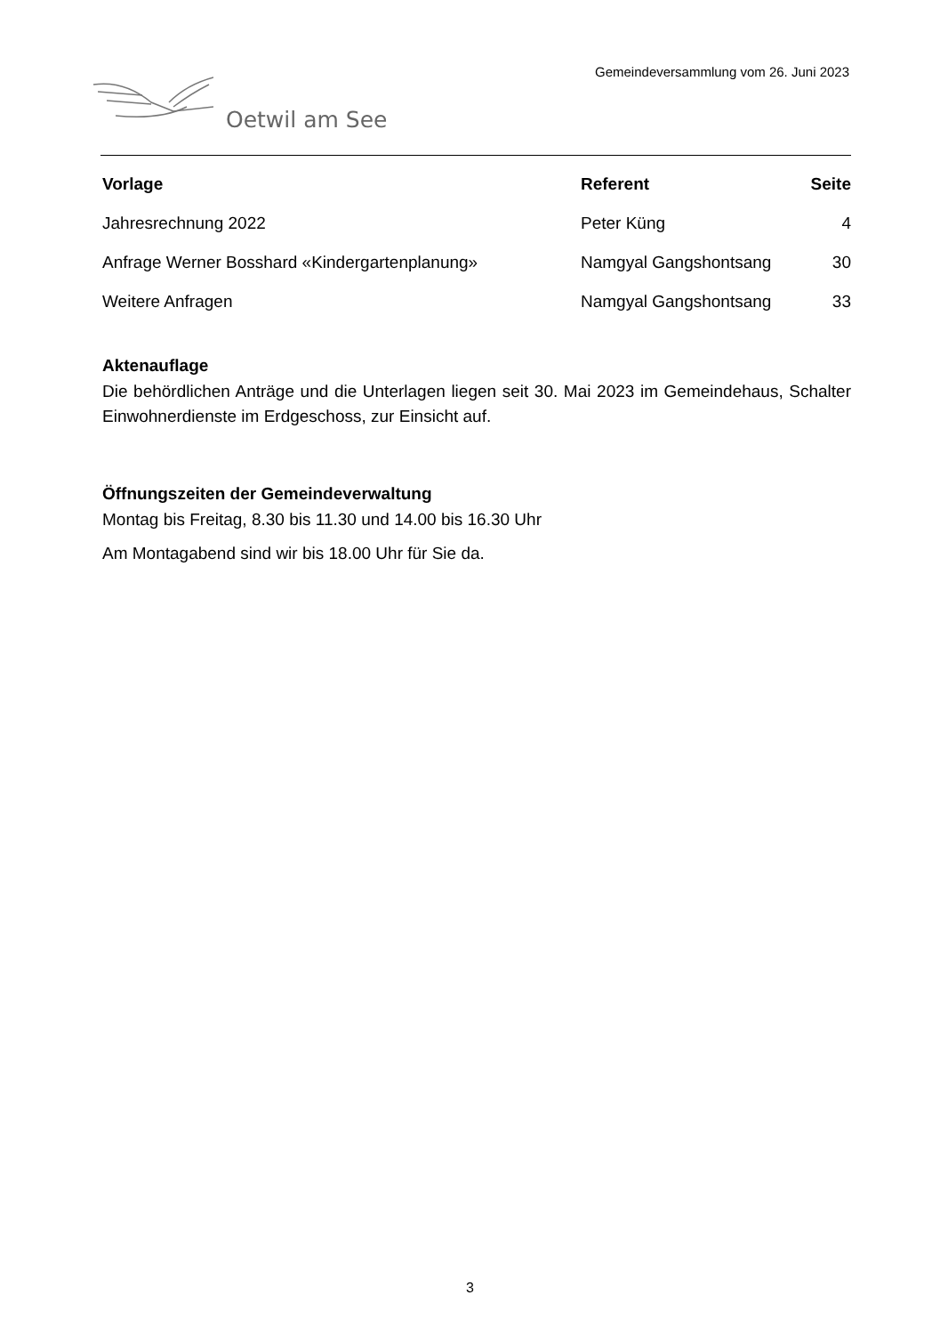Gemeindeversammlung vom 26. Juni 2023
Oetwil am See
| Vorlage | Referent | Seite |
| --- | --- | --- |
| Jahresrechnung 2022 | Peter Küng | 4 |
| Anfrage Werner Bosshard «Kindergartenplanung» | Namgyal Gangshontsang | 30 |
| Weitere Anfragen | Namgyal Gangshontsang | 33 |
Aktenauflage
Die behördlichen Anträge und die Unterlagen liegen seit 30. Mai 2023 im Gemeindehaus, Schalter Einwohnerdienste im Erdgeschoss, zur Einsicht auf.
Öffnungszeiten der Gemeindeverwaltung
Montag bis Freitag, 8.30 bis 11.30 und 14.00 bis 16.30 Uhr
Am Montagabend sind wir bis 18.00 Uhr für Sie da.
3